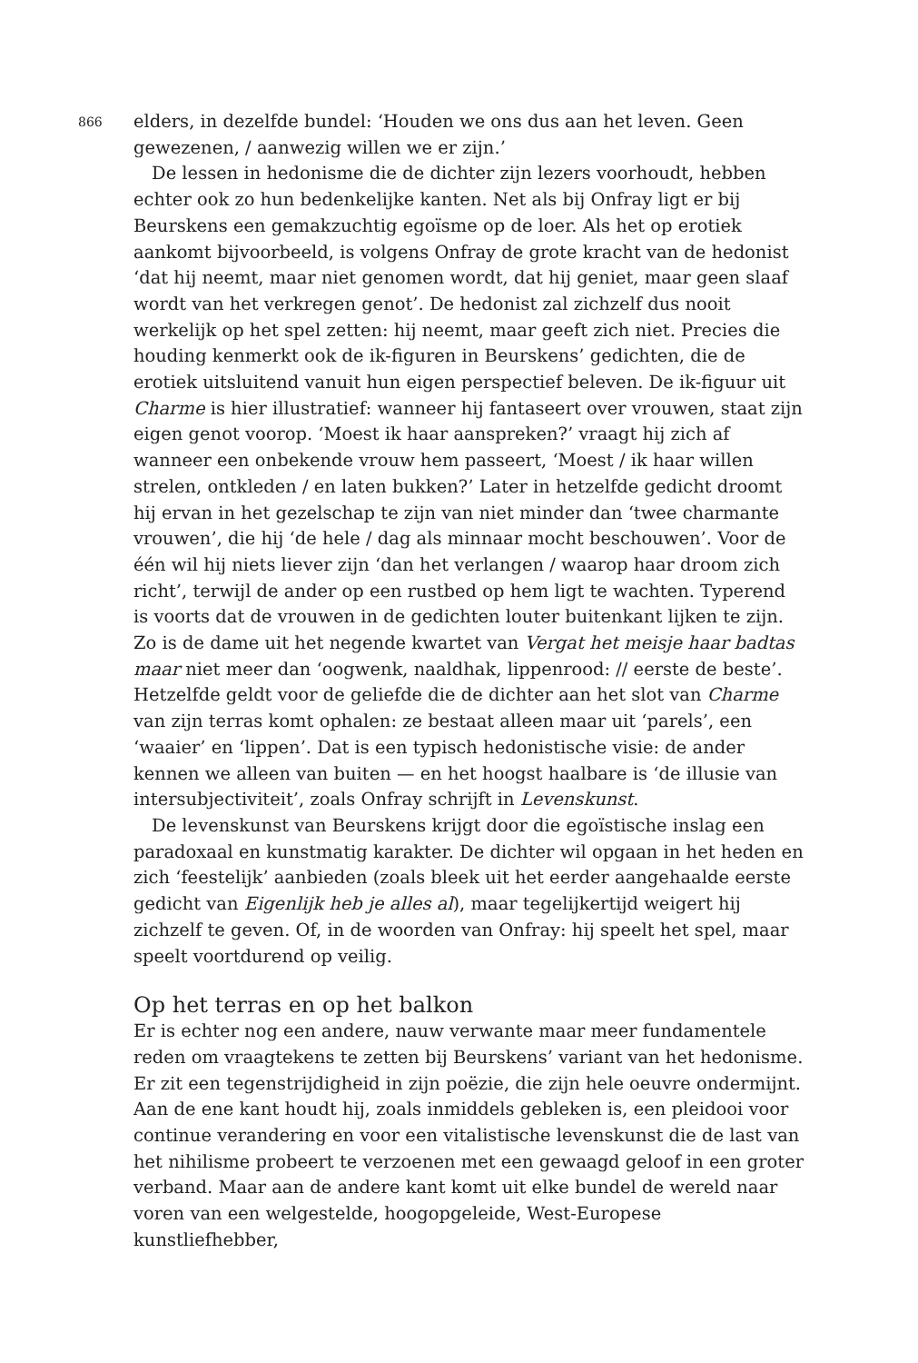866
elders, in dezelfde bundel: ‘Houden we ons dus aan het leven. Geen gewezenen, / aanwezig willen we er zijn.’
De lessen in hedonisme die de dichter zijn lezers voorhoudt, hebben echter ook zo hun bedenkelijke kanten. Net als bij Onfray ligt er bij Beurskens een gemakzuchtig egoïsme op de loer. Als het op erotiek aankomt bijvoorbeeld, is volgens Onfray de grote kracht van de hedonist ‘dat hij neemt, maar niet genomen wordt, dat hij geniet, maar geen slaaf wordt van het verkregen genot’. De hedonist zal zichzelf dus nooit werkelijk op het spel zetten: hij neemt, maar geeft zich niet. Precies die houding kenmerkt ook de ik-figuren in Beurskens’ gedichten, die de erotiek uitsluitend vanuit hun eigen perspectief beleven. De ik-figuur uit Charme is hier illustratief: wanneer hij fantaseert over vrouwen, staat zijn eigen genot voorop. ‘Moest ik haar aanspreken?’ vraagt hij zich af wanneer een onbekende vrouw hem passeert, ‘Moest / ik haar willen strelen, ontkleden / en laten bukken?’ Later in hetzelfde gedicht droomt hij ervan in het gezelschap te zijn van niet minder dan ‘twee charmante vrouwen’, die hij ‘de hele / dag als minnaar mocht beschouwen’. Voor de één wil hij niets liever zijn ‘dan het verlangen / waarop haar droom zich richt’, terwijl de ander op een rustbed op hem ligt te wachten. Typerend is voorts dat de vrouwen in de gedichten louter buitenkant lijken te zijn. Zo is de dame uit het negende kwartet van Vergat het meisje haar badtas maar niet meer dan ‘oogwenk, naaldhak, lippenrood: // eerste de beste’. Hetzelfde geldt voor de geliefde die de dichter aan het slot van Charme van zijn terras komt ophalen: ze bestaat alleen maar uit ‘parels’, een ‘waaier’ en ‘lippen’. Dat is een typisch hedonistische visie: de ander kennen we alleen van buiten — en het hoogst haalbare is ‘de illusie van intersubjectiviteit’, zoals Onfray schrijft in Levenskunst.
De levenskunst van Beurskens krijgt door die egoïstische inslag een paradoxaal en kunstmatig karakter. De dichter wil opgaan in het heden en zich ‘feestelijk’ aanbieden (zoals bleek uit het eerder aangehaalde eerste gedicht van Eigenlijk heb je alles al), maar tegelijkertijd weigert hij zichzelf te geven. Of, in de woorden van Onfray: hij speelt het spel, maar speelt voortdurend op veilig.
Op het terras en op het balkon
Er is echter nog een andere, nauw verwante maar meer fundamentele reden om vraagtekens te zetten bij Beurskens’ variant van het hedonisme. Er zit een tegenstrijdigheid in zijn poëzie, die zijn hele oeuvre ondermijnt. Aan de ene kant houdt hij, zoals inmiddels gebleken is, een pleidooi voor continue verandering en voor een vitalistische levenskunst die de last van het nihilisme probeert te verzoenen met een gewaagd geloof in een groter verband. Maar aan de andere kant komt uit elke bundel de wereld naar voren van een welgestelde, hoogopgeleide, West-Europese kunstliefhebber,